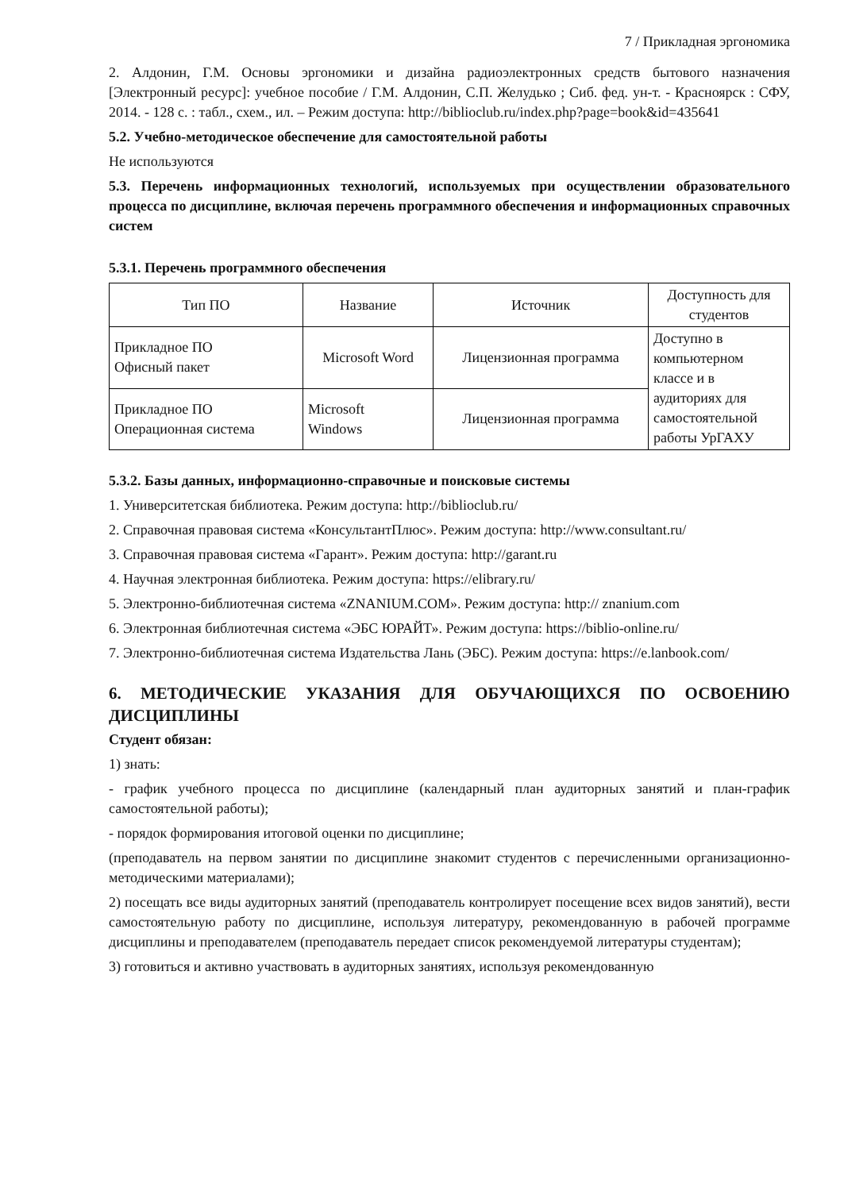7 / Прикладная эргономика
2. Алдонин, Г.М. Основы эргономики и дизайна радиоэлектронных средств бытового назначения [Электронный ресурс]: учебное пособие / Г.М. Алдонин, С.П. Желудько ; Сиб. фед. ун-т. - Красноярск : СФУ, 2014. - 128 с. : табл., схем., ил. – Режим доступа: http://biblioclub.ru/index.php?page=book&id=435641
5.2. Учебно-методическое обеспечение для самостоятельной работы
Не используются
5.3. Перечень информационных технологий, используемых при осуществлении образовательного процесса по дисциплине, включая перечень программного обеспечения и информационных справочных систем
5.3.1. Перечень программного обеспечения
| Тип ПО | Название | Источник | Доступность для студентов |
| Прикладное ПО Офисный пакет | Microsoft Word | Лицензионная программа | Доступно в компьютерном классе и в аудиториях для самостоятельной работы УрГАХУ |
| Прикладное ПО Операционная система | Microsoft Windows | Лицензионная программа | |
5.3.2. Базы данных, информационно-справочные и поисковые системы
1. Университетская библиотека. Режим доступа: http://biblioclub.ru/
2. Справочная правовая система «КонсультантПлюс». Режим доступа: http://www.consultant.ru/
3. Справочная правовая система «Гарант». Режим доступа: http://garant.ru
4. Научная электронная библиотека. Режим доступа: https://elibrary.ru/
5. Электронно-библиотечная система «ZNANIUM.COM». Режим доступа: http:// znanium.com
6. Электронная библиотечная система «ЭБС ЮРАЙТ». Режим доступа: https://biblio-online.ru/
7. Электронно-библиотечная система Издательства Лань (ЭБС). Режим доступа: https://e.lanbook.com/
6. МЕТОДИЧЕСКИЕ УКАЗАНИЯ ДЛЯ ОБУЧАЮЩИХСЯ ПО ОСВОЕНИЮ ДИСЦИПЛИНЫ
Студент обязан:
1) знать:
- график учебного процесса по дисциплине (календарный план аудиторных занятий и план-график самостоятельной работы);
- порядок формирования итоговой оценки по дисциплине;
(преподаватель на первом занятии по дисциплине знакомит студентов с перечисленными организационно-методическими материалами);
2) посещать все виды аудиторных занятий (преподаватель контролирует посещение всех видов занятий), вести самостоятельную работу по дисциплине, используя литературу, рекомендованную в рабочей программе дисциплины и преподавателем (преподаватель передает список рекомендуемой литературы студентам);
3) готовиться и активно участвовать в аудиторных занятиях, используя рекомендованную